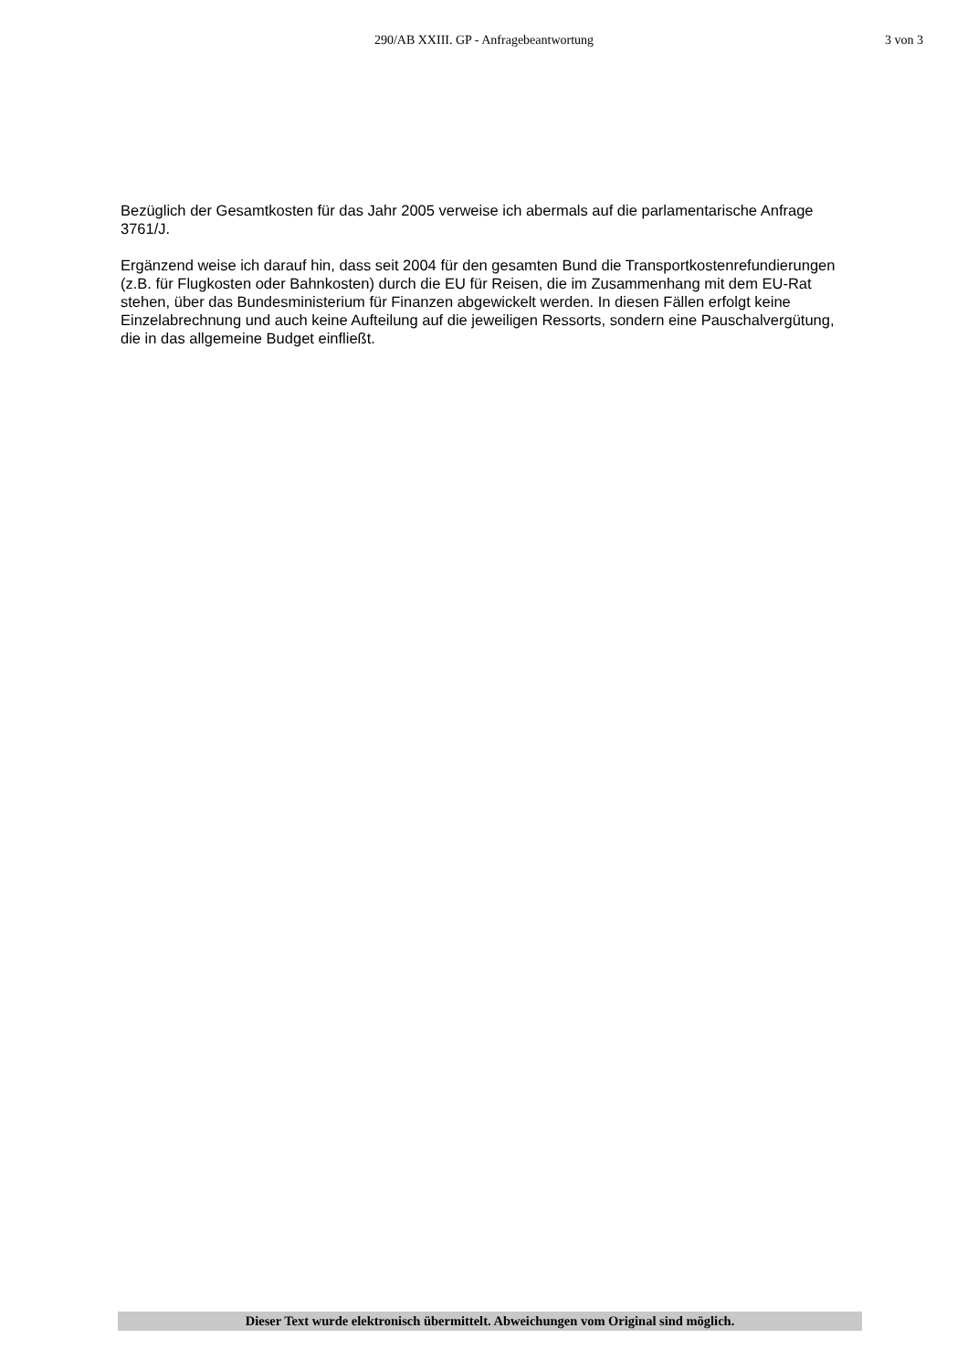290/AB XXIII. GP - Anfragebeantwortung
3 von 3
Bezüglich der Gesamtkosten für das Jahr 2005 verweise ich abermals auf die parlamentarische Anfrage 3761/J.
Ergänzend weise ich darauf hin, dass seit 2004 für den gesamten Bund die Transportkostenrefundierungen (z.B. für Flugkosten oder Bahnkosten) durch die EU für Reisen, die im Zusammenhang mit dem EU-Rat stehen, über das Bundesministerium für Finanzen abgewickelt werden. In diesen Fällen erfolgt keine Einzelabrechnung und auch keine Aufteilung auf die jeweiligen Ressorts, sondern eine Pauschalvergütung, die in das allgemeine Budget einfließt.
Dieser Text wurde elektronisch übermittelt. Abweichungen vom Original sind möglich.